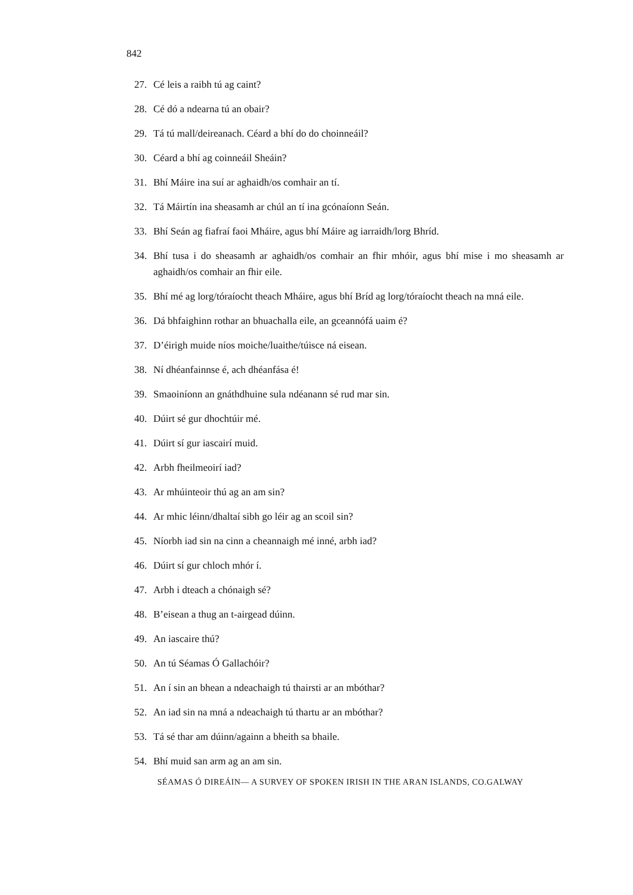842
27. Cé leis a raibh tú ag caint?
28. Cé dó a ndearna tú an obair?
29. Tá tú mall/deireanach. Céard a bhí do do choinneáil?
30. Céard a bhí ag coinneáil Sheáin?
31. Bhí Máire ina suí ar aghaidh/os comhair an tí.
32. Tá Máirtín ina sheasamh ar chúl an tí ina gcónaíonn Seán.
33. Bhí Seán ag fiafraí faoi Mháire, agus bhí Máire ag iarraidh/lorg Bhríd.
34. Bhí tusa i do sheasamh ar aghaidh/os comhair an fhir mhóir, agus bhí mise i mo sheasamh ar aghaidh/os comhair an fhir eile.
35. Bhí mé ag lorg/tóraíocht theach Mháire, agus bhí Bríd ag lorg/tóraíocht theach na mná eile.
36. Dá bhfaighinn rothar an bhuachalla eile, an gceannófá uaim é?
37. D’éirigh muide níos moiche/luaithe/túisce ná eisean.
38. Ní dhéanfainnse é, ach dhéanfása é!
39. Smaoiníonn an gnáthdhuine sula ndéanann sé rud mar sin.
40. Dúirt sé gur dhochtúir mé.
41. Dúirt sí gur iascairí muid.
42. Arbh fheilmeoirí iad?
43. Ar mhúinteoir thú ag an am sin?
44. Ar mhic léinn/dhaltaí sibh go léir ag an scoil sin?
45. Níorbh iad sin na cinn a cheannaigh mé inné, arbh iad?
46. Dúirt sí gur chloch mhór í.
47. Arbh i dteach a chónaigh sé?
48. B’eisean a thug an t-airgead dúinn.
49. An iascaire thú?
50. An tú Séamas Ó Gallachóir?
51. An í sin an bhean a ndeachaigh tú thairsti ar an mbóthar?
52. An iad sin na mná a ndeachaigh tú thartu ar an mbóthar?
53. Tá sé thar am dúinn/againn a bheith sa bhaile.
54. Bhí muid san arm ag an am sin.
SÉAMAS Ó DIREÁIN— A SURVEY OF SPOKEN IRISH IN THE ARAN ISLANDS, CO.GALWAY